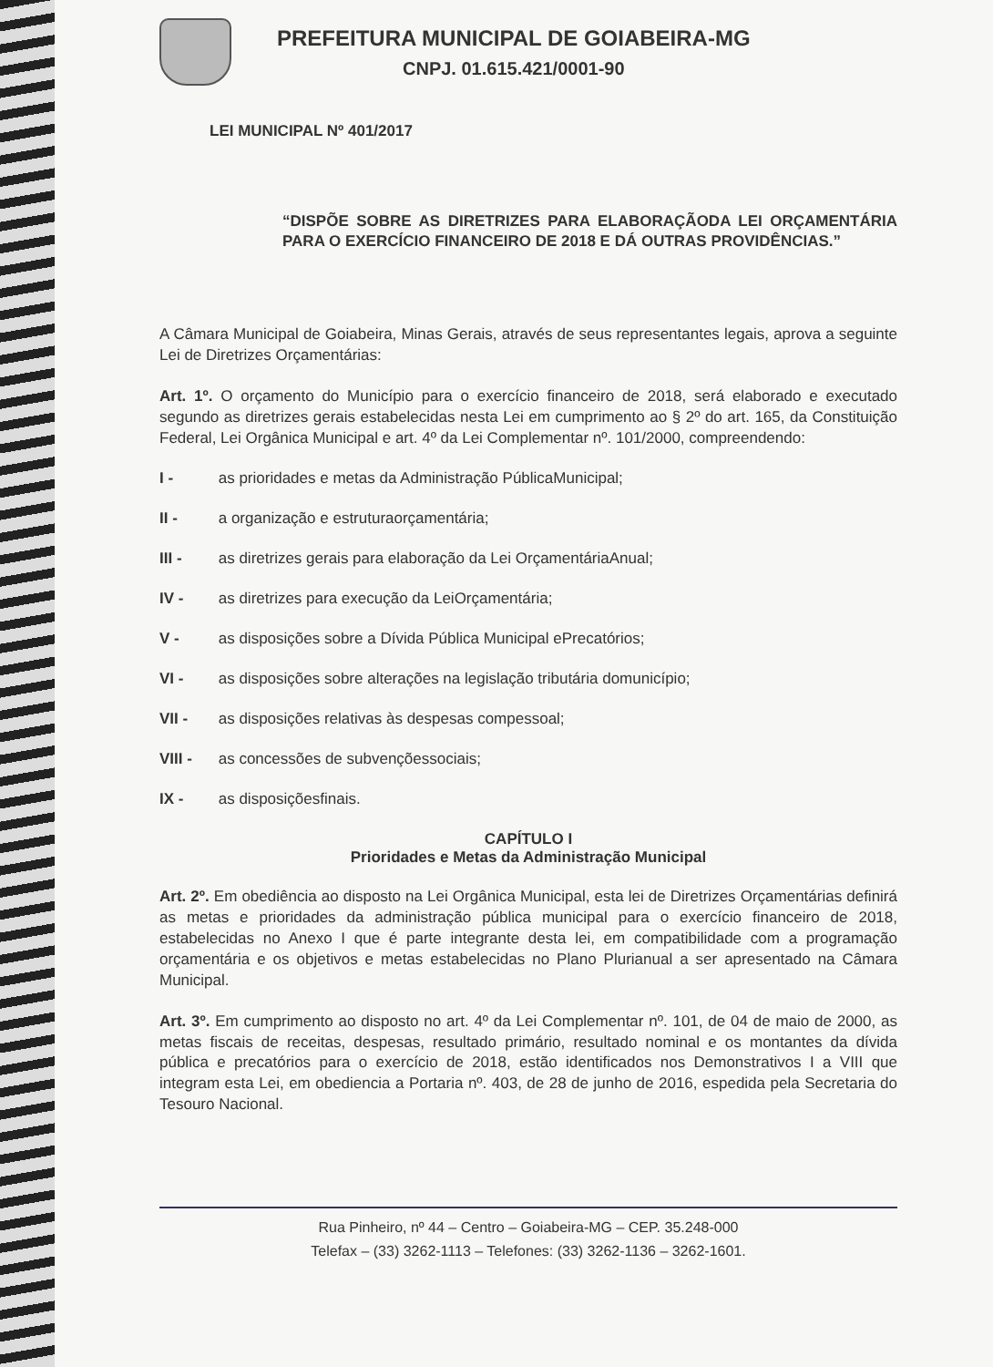PREFEITURA MUNICIPAL DE GOIABEIRA-MG
CNPJ. 01.615.421/0001-90
LEI MUNICIPAL Nº 401/2017
“DISPÕE SOBRE AS DIRETRIZES PARA ELABORAÇÃODA LEI ORÇAMENTÁRIA PARA O EXERCÍCIO FINANCEIRO DE 2018 E DÁ OUTRAS PROVIDÊNCIAS.”
A Câmara Municipal de Goiabeira, Minas Gerais, através de seus representantes legais, aprova a seguinte Lei de Diretrizes Orçamentárias:
Art. 1º. O orçamento do Município para o exercício financeiro de 2018, será elaborado e executado segundo as diretrizes gerais estabelecidas nesta Lei em cumprimento ao § 2º do art. 165, da Constituição Federal, Lei Orgânica Municipal e art. 4º da Lei Complementar nº. 101/2000, compreendendo:
I - as prioridades e metas da Administração PúblicaMunicipal;
II - a organização e estruturaorçamentária;
III - as diretrizes gerais para elaboração da Lei OrçamentáriaAnual;
IV - as diretrizes para execução da LeiOrçamentária;
V - as disposições sobre a Dívida Pública Municipal ePrecatórios;
VI - as disposições sobre alterações na legislação tributária domunicípio;
VII - as disposições relativas às despesas compessoal;
VIII - as concessões de subvençõessociais;
IX - as disposiçõesfinais.
CAPÍTULO I
Prioridades e Metas da Administração Municipal
Art. 2º. Em obediência ao disposto na Lei Orgânica Municipal, esta lei de Diretrizes Orçamentárias definirá as metas e prioridades da administração pública municipal para o exercício financeiro de 2018, estabelecidas no Anexo I que é parte integrante desta lei, em compatibilidade com a programação orçamentária e os objetivos e metas estabelecidas no Plano Plurianual a ser apresentado na Câmara Municipal.
Art. 3º. Em cumprimento ao disposto no art. 4º da Lei Complementar nº. 101, de 04 de maio de 2000, as metas fiscais de receitas, despesas, resultado primário, resultado nominal e os montantes da dívida pública e precatórios para o exercício de 2018, estão identificados nos Demonstrativos I a VIII que integram esta Lei, em obediencia a Portaria nº. 403, de 28 de junho de 2016, espedida pela Secretaria do Tesouro Nacional.
Rua Pinheiro, nº 44 – Centro – Goiabeira-MG – CEP. 35.248-000
Telefax – (33) 3262-1113 – Telefones: (33) 3262-1136 – 3262-1601.